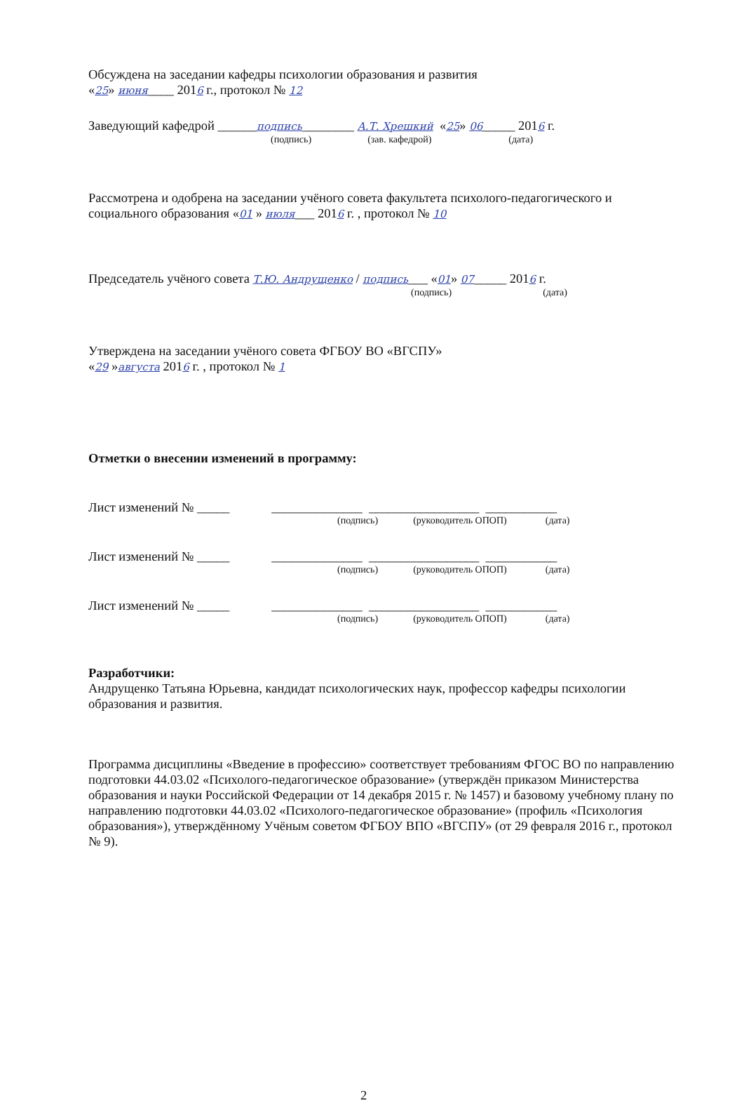Обсуждена на заседании кафедры психологии образования и развития
«25» июня____ 2016 г., протокол № 12
Заведующий кафедрой ______подпись________ А.Т. Хрешкий «25» 06_____ 2016 г.
(подпись) (зав. кафедрой) (дата)
Рассмотрена и одобрена на заседании учёного совета факультета психолого-педагогического и социального образования «01 » июля___ 2016 г. , протокол № 10
Председатель учёного совета Т.Ю. Андрущенко / подпись___ «01» 07_____ 2016 г.
(подпись) (дата)
Утверждена на заседании учёного совета ФГБОУ ВО «ВГСПУ»
«29 »августа 2016 г. , протокол № 1
Отметки о внесении изменений в программу:
Лист изменений № _____ ______________ _________________ ___________
(подпись) (руководитель ОПОП) (дата)
Лист изменений № _____ ______________ _________________ ___________
(подпись) (руководитель ОПОП) (дата)
Лист изменений № _____ ______________ _________________ ___________
(подпись) (руководитель ОПОП) (дата)
Разработчики:
Андрущенко Татьяна Юрьевна, кандидат психологических наук, профессор кафедры психологии образования и развития.
Программа дисциплины «Введение в профессию» соответствует требованиям ФГОС ВО по направлению подготовки 44.03.02 «Психолого-педагогическое образование» (утверждён приказом Министерства образования и науки Российской Федерации от 14 декабря 2015 г. № 1457) и базовому учебному плану по направлению подготовки 44.03.02 «Психолого-педагогическое образование» (профиль «Психология образования»), утверждённому Учёным советом ФГБОУ ВПО «ВГСПУ» (от 29 февраля 2016 г., протокол № 9).
2